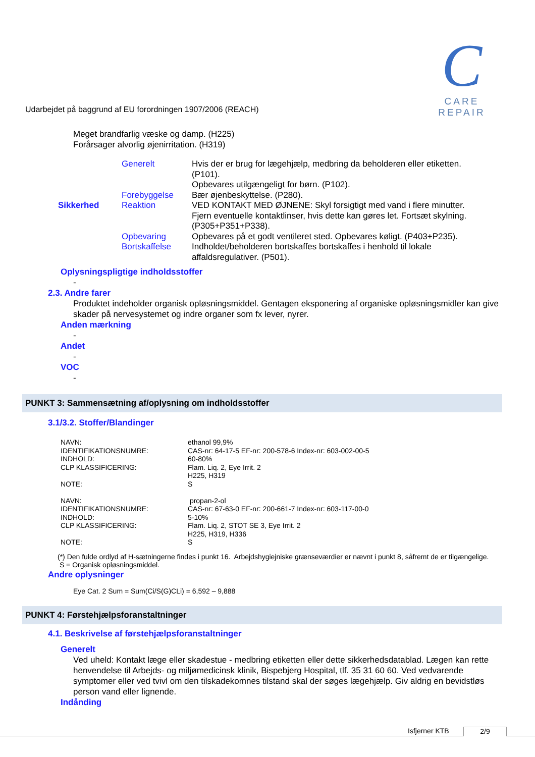Udarbejdet på baggrund af EU forordningen 1907/2006 (REACH)
C
CARE REPAIR
Meget brandfarlig væske og damp. (H225)
Forårsager alvorlig øjenirritation. (H319)
| | Generelt | Hvis der er brug for lægehjælp, medbring da beholderen eller etiketten. (P101). Opbevares utilgængeligt for børn. (P102). |
| | Forebyggelse | Bær øjenbeskyttelse. (P280). |
| Sikkerhed | Reaktion | VED KONTAKT MED ØJNENE: Skyl forsigtigt med vand i flere minutter. Fjern eventuelle kontaktlinser, hvis dette kan gøres let. Fortsæt skylning. (P305+P351+P338). |
| | Opbevaring | Opbevares på et godt ventileret sted. Opbevares køligt. (P403+P235). |
| | Bortskaffelse | Indholdet/beholderen bortskaffes bortskaffes i henhold til lokale affaldsregulativer. (P501). |
Oplysningspligtige indholdsstoffer
-
2.3. Andre farer
Produktet indeholder organisk opløsningsmiddel. Gentagen eksponering af organiske opløsningsmidler kan give skader på nervesystemet og indre organer som fx lever, nyrer.
Anden mærkning
-
Andet
-
VOC
-
PUNKT 3: Sammensætning af/oplysning om indholdsstoffer
3.1/3.2. Stoffer/Blandinger
| NAVN: | ethanol 99,9% |
| IDENTIFIKATIONSNUMRE: | CAS-nr: 64-17-5 EF-nr: 200-578-6 Index-nr: 603-002-00-5 |
| INDHOLD: | 60-80% |
| CLP KLASSIFICERING: | Flam. Liq. 2, Eye Irrit. 2 H225, H319 |
| NOTE: | S |
| NAVN: | propan-2-ol |
| IDENTIFIKATIONSNUMRE: | CAS-nr: 67-63-0 EF-nr: 200-661-7 Index-nr: 603-117-00-0 |
| INDHOLD: | 5-10% |
| CLP KLASSIFICERING: | Flam. Liq. 2, STOT SE 3, Eye Irrit. 2 H225, H319, H336 |
| NOTE: | S |
(*) Den fulde ordlyd af H-sætningerne findes i punkt 16. Arbejdshygiejniske grænseværdier er nævnt i punkt 8, såfremt de er tilgængelige.
S = Organisk opløsningsmiddel.
Andre oplysninger
Eye Cat. 2 Sum = Sum(Ci/S(G)CLi) = 6,592 – 9,888
PUNKT 4: Førstehjælpsforanstaltninger
4.1. Beskrivelse af førstehjælpsforanstaltninger
Generelt
Ved uheld: Kontakt læge eller skadestue - medbring etiketten eller dette sikkerhedsdatablad. Lægen kan rette henvendelse til Arbejds- og miljømedicinsk klinik, Bispebjerg Hospital, tlf. 35 31 60 60. Ved vedvarende symptomer eller ved tvivl om den tilskadekomnes tilstand skal der søges lægehjælp. Giv aldrig en bevidstløs person vand eller lignende.
Indånding
Isfjerner KTB 2/9